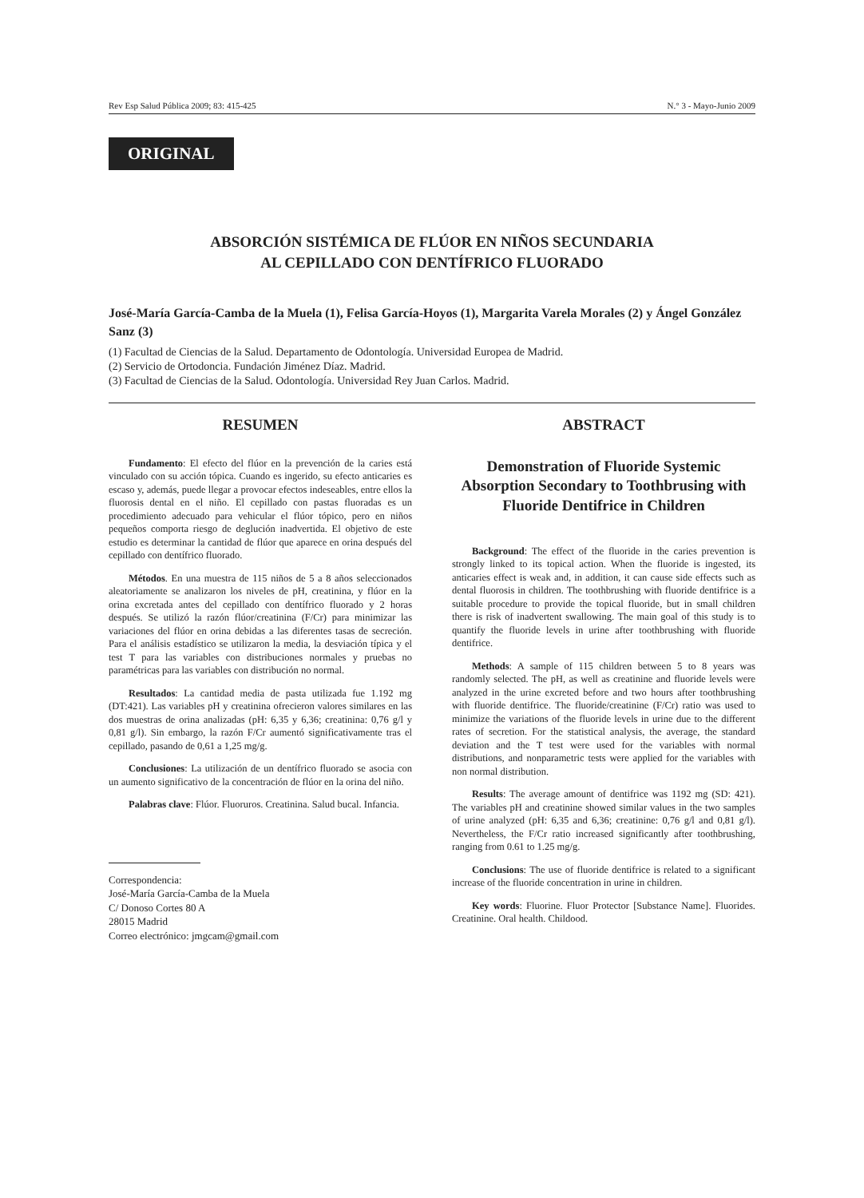Rev Esp Salud Pública 2009; 83: 415-425 N.° 3 - Mayo-Junio 2009
ORIGINAL
ABSORCIÓN SISTÉMICA DE FLÚOR EN NIÑOS SECUNDARIA
AL CEPILLADO CON DENTÍFRICO FLUORADO
José-María García-Camba de la Muela (1), Felisa García-Hoyos (1), Margarita Varela Morales (2) y Ángel González Sanz (3)
(1) Facultad de Ciencias de la Salud. Departamento de Odontología. Universidad Europea de Madrid.
(2) Servicio de Ortodoncia. Fundación Jiménez Díaz. Madrid.
(3) Facultad de Ciencias de la Salud. Odontología. Universidad Rey Juan Carlos. Madrid.
RESUMEN
Fundamento: El efecto del flúor en la prevención de la caries está vinculado con su acción tópica. Cuando es ingerido, su efecto anticaries es escaso y, además, puede llegar a provocar efectos indeseables, entre ellos la fluorosis dental en el niño. El cepillado con pastas fluoradas es un procedimiento adecuado para vehicular el flúor tópico, pero en niños pequeños comporta riesgo de deglución inadvertida. El objetivo de este estudio es determinar la cantidad de flúor que aparece en orina después del cepillado con dentífrico fluorado.
Métodos. En una muestra de 115 niños de 5 a 8 años seleccionados aleatoriamente se analizaron los niveles de pH, creatinina, y flúor en la orina excretada antes del cepillado con dentífrico fluorado y 2 horas después. Se utilizó la razón flúor/creatinina (F/Cr) para minimizar las variaciones del flúor en orina debidas a las diferentes tasas de secreción. Para el análisis estadístico se utilizaron la media, la desviación típica y el test T para las variables con distribuciones normales y pruebas no paramétricas para las variables con distribución no normal.
Resultados: La cantidad media de pasta utilizada fue 1.192 mg (DT:421). Las variables pH y creatinina ofrecieron valores similares en las dos muestras de orina analizadas (pH: 6,35 y 6,36; creatinina: 0,76 g/l y 0,81 g/l). Sin embargo, la razón F/Cr aumentó significativamente tras el cepillado, pasando de 0,61 a 1,25 mg/g.
Conclusiones: La utilización de un dentífrico fluorado se asocia con un aumento significativo de la concentración de flúor en la orina del niño.
Palabras clave: Flúor. Fluoruros. Creatinina. Salud bucal. Infancia.
Correspondencia:
José-María García-Camba de la Muela
C/ Donoso Cortes 80 A
28015 Madrid
Correo electrónico: jmgcam@gmail.com
ABSTRACT
Demonstration of Fluoride Systemic Absorption Secondary to Toothbrusing with Fluoride Dentifrice in Children
Background: The effect of the fluoride in the caries prevention is strongly linked to its topical action. When the fluoride is ingested, its anticaries effect is weak and, in addition, it can cause side effects such as dental fluorosis in children. The toothbrushing with fluoride dentifrice is a suitable procedure to provide the topical fluoride, but in small children there is risk of inadvertent swallowing. The main goal of this study is to quantify the fluoride levels in urine after toothbrushing with fluoride dentifrice.
Methods: A sample of 115 children between 5 to 8 years was randomly selected. The pH, as well as creatinine and fluoride levels were analyzed in the urine excreted before and two hours after toothbrushing with fluoride dentifrice. The fluoride/creatinine (F/Cr) ratio was used to minimize the variations of the fluoride levels in urine due to the different rates of secretion. For the statistical analysis, the average, the standard deviation and the T test were used for the variables with normal distributions, and nonparametric tests were applied for the variables with non normal distribution.
Results: The average amount of dentifrice was 1192 mg (SD: 421). The variables pH and creatinine showed similar values in the two samples of urine analyzed (pH: 6,35 and 6,36; creatinine: 0,76 g/l and 0,81 g/l). Nevertheless, the F/Cr ratio increased significantly after toothbrushing, ranging from 0.61 to 1.25 mg/g.
Conclusions: The use of fluoride dentifrice is related to a significant increase of the fluoride concentration in urine in children.
Key words: Fluorine. Fluor Protector [Substance Name]. Fluorides. Creatinine. Oral health. Childood.